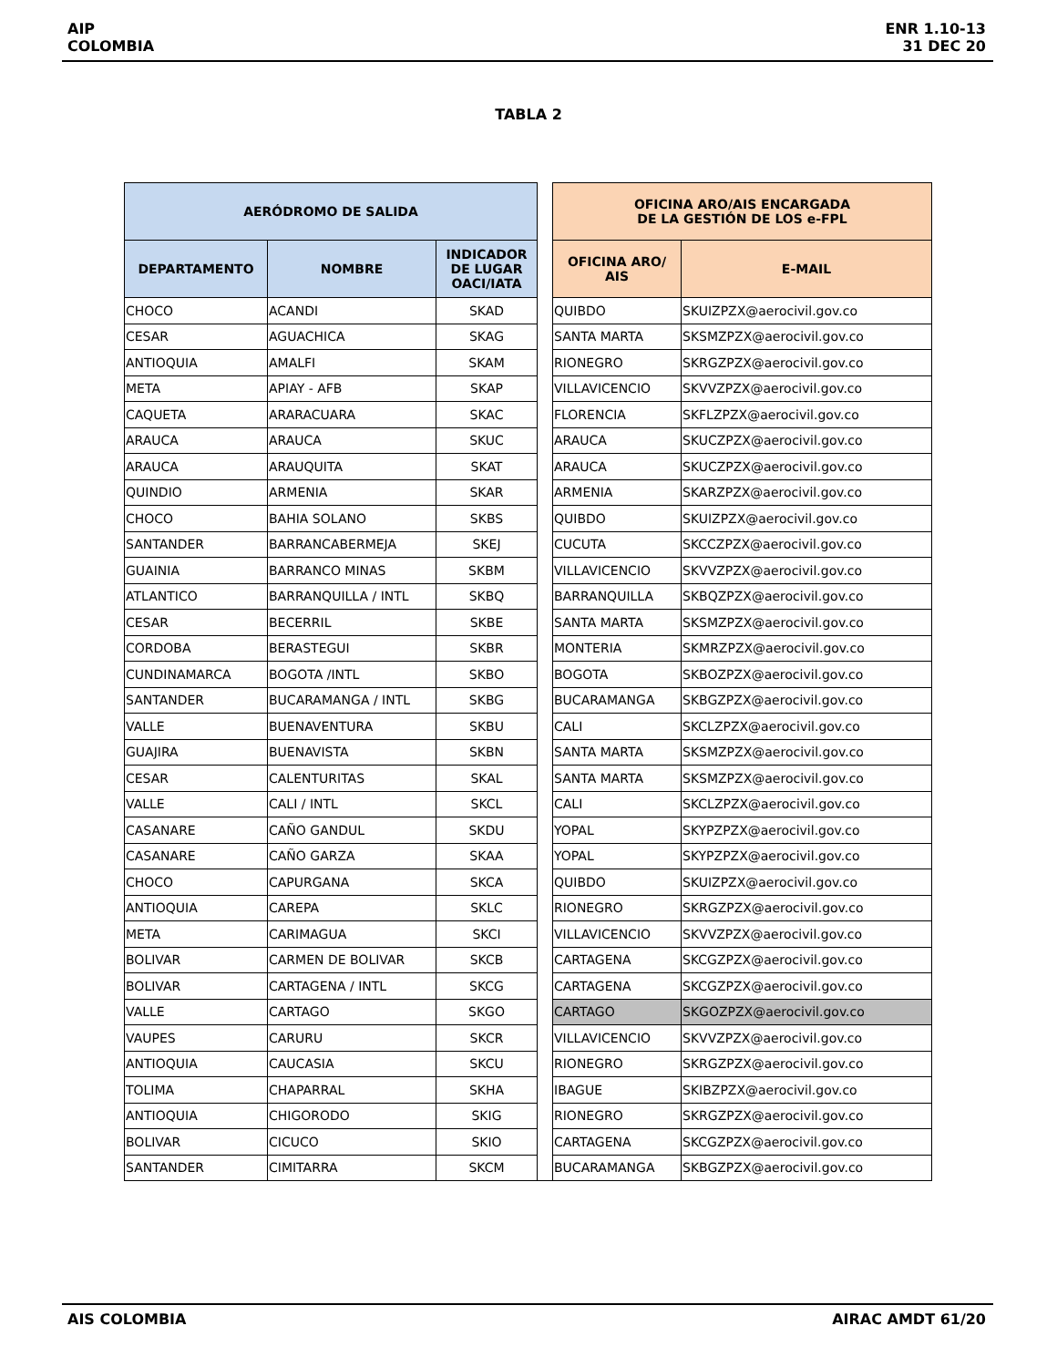AIP
COLOMBIA
ENR 1.10-13
31 DEC 20
TABLA 2
| AERÓDROMO DE SALIDA | | | | OFICINA ARO/AIS ENCARGADA DE LA GESTIÓN DE LOS e-FPL | |
| DEPARTAMENTO | NOMBRE | INDICADOR DE LUGAR OACI/IATA | | OFICINA ARO/ AIS | E-MAIL |
| CHOCO | ACANDI | SKAD | | QUIBDO | SKUIZPZX@aerocivil.gov.co |
| CESAR | AGUACHICA | SKAG | | SANTA MARTA | SKSMZPZX@aerocivil.gov.co |
| ANTIOQUIA | AMALFI | SKAM | | RIONEGRO | SKRGZPZX@aerocivil.gov.co |
| META | APIAY - AFB | SKAP | | VILLAVICENCIO | SKVVZPZX@aerocivil.gov.co |
| CAQUETA | ARARACUARA | SKAC | | FLORENCIA | SKFLZPZX@aerocivil.gov.co |
| ARAUCA | ARAUCA | SKUC | | ARAUCA | SKUCZPZX@aerocivil.gov.co |
| ARAUCA | ARAUQUITA | SKAT | | ARAUCA | SKUCZPZX@aerocivil.gov.co |
| QUINDIO | ARMENIA | SKAR | | ARMENIA | SKARZPZX@aerocivil.gov.co |
| CHOCO | BAHIA SOLANO | SKBS | | QUIBDO | SKUIZPZX@aerocivil.gov.co |
| SANTANDER | BARRANCABERMEJA | SKEJ | | CUCUTA | SKCCZPZX@aerocivil.gov.co |
| GUAINIA | BARRANCO MINAS | SKBM | | VILLAVICENCIO | SKVVZPZX@aerocivil.gov.co |
| ATLANTICO | BARRANQUILLA / INTL | SKBQ | | BARRANQUILLA | SKBQZPZX@aerocivil.gov.co |
| CESAR | BECERRIL | SKBE | | SANTA MARTA | SKSMZPZX@aerocivil.gov.co |
| CORDOBA | BERASTEGUI | SKBR | | MONTERIA | SKMRZPZX@aerocivil.gov.co |
| CUNDINAMARCA | BOGOTA /INTL | SKBO | | BOGOTA | SKBOZPZX@aerocivil.gov.co |
| SANTANDER | BUCARAMANGA / INTL | SKBG | | BUCARAMANGA | SKBGZPZX@aerocivil.gov.co |
| VALLE | BUENAVENTURA | SKBU | | CALI | SKCLZPZX@aerocivil.gov.co |
| GUAJIRA | BUENAVISTA | SKBN | | SANTA MARTA | SKSMZPZX@aerocivil.gov.co |
| CESAR | CALENTURITAS | SKAL | | SANTA MARTA | SKSMZPZX@aerocivil.gov.co |
| VALLE | CALI / INTL | SKCL | | CALI | SKCLZPZX@aerocivil.gov.co |
| CASANARE | CAÑO GANDUL | SKDU | | YOPAL | SKYPZPZX@aerocivil.gov.co |
| CASANARE | CAÑO GARZA | SKAA | | YOPAL | SKYPZPZX@aerocivil.gov.co |
| CHOCO | CAPURGANA | SKCA | | QUIBDO | SKUIZPZX@aerocivil.gov.co |
| ANTIOQUIA | CAREPA | SKLC | | RIONEGRO | SKRGZPZX@aerocivil.gov.co |
| META | CARIMAGUA | SKCI | | VILLAVICENCIO | SKVVZPZX@aerocivil.gov.co |
| BOLIVAR | CARMEN DE BOLIVAR | SKCB | | CARTAGENA | SKCGZPZX@aerocivil.gov.co |
| BOLIVAR | CARTAGENA / INTL | SKCG | | CARTAGENA | SKCGZPZX@aerocivil.gov.co |
| VALLE | CARTAGO | SKGO | | CARTAGO | SKGOZPZX@aerocivil.gov.co |
| VAUPES | CARURU | SKCR | | VILLAVICENCIO | SKVVZPZX@aerocivil.gov.co |
| ANTIOQUIA | CAUCASIA | SKCU | | RIONEGRO | SKRGZPZX@aerocivil.gov.co |
| TOLIMA | CHAPARRAL | SKHA | | IBAGUE | SKIBZPZX@aerocivil.gov.co |
| ANTIOQUIA | CHIGORODO | SKIG | | RIONEGRO | SKRGZPZX@aerocivil.gov.co |
| BOLIVAR | CICUCO | SKIO | | CARTAGENA | SKCGZPZX@aerocivil.gov.co |
| SANTANDER | CIMITARRA | SKCM | | BUCARAMANGA | SKBGZPZX@aerocivil.gov.co |
AIS COLOMBIA AIRAC AMDT 61/20